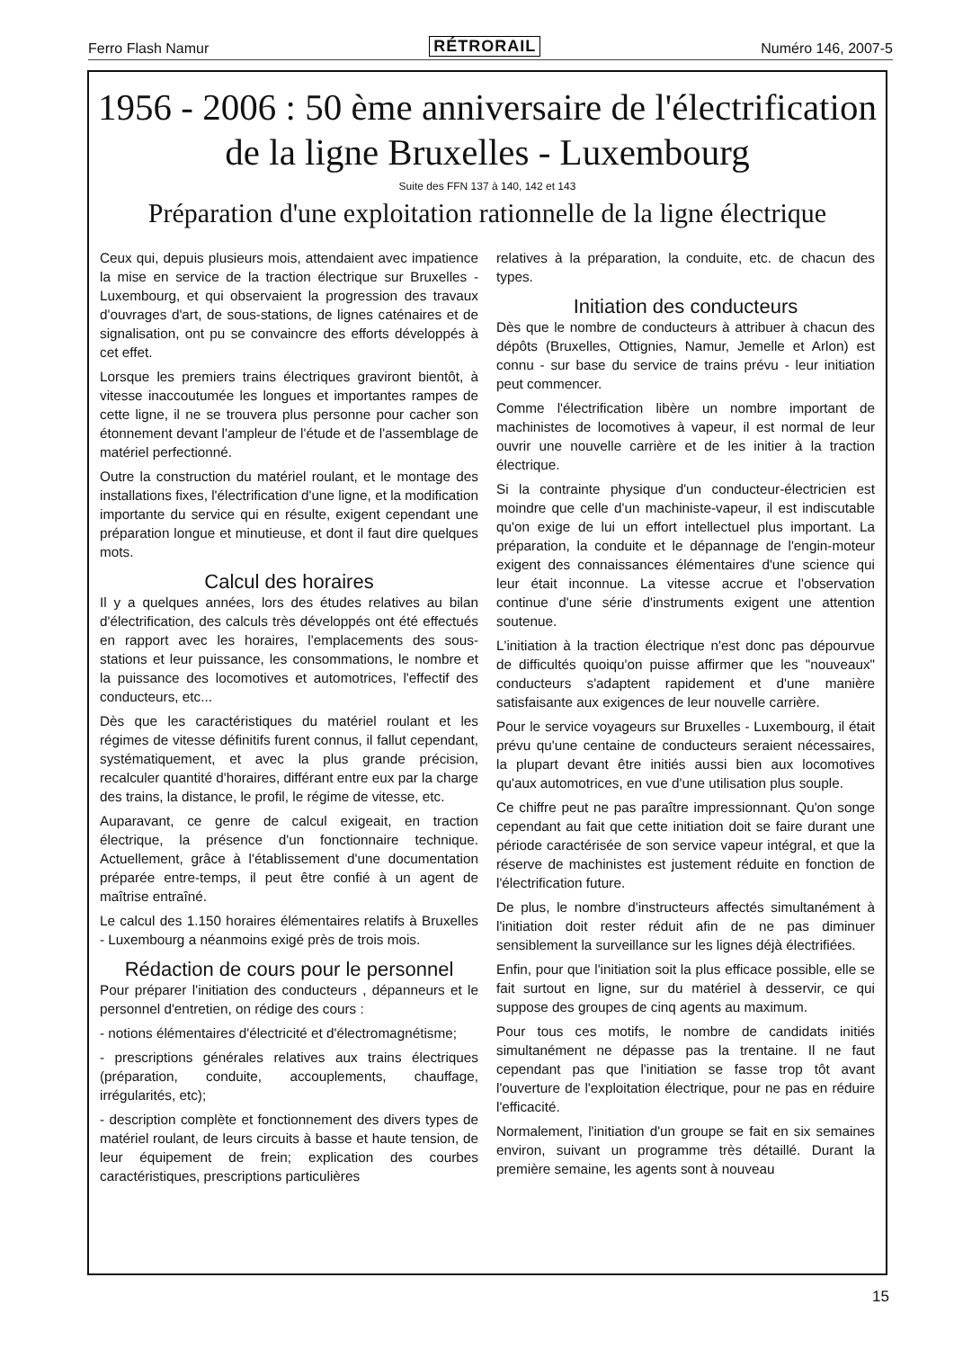Ferro Flash Namur RÉTRORAIL Numéro 146, 2007-5
1956 - 2006 : 50 ème anniversaire de l'électrification
de la ligne Bruxelles - Luxembourg
Suite des FFN 137 à 140, 142 et 143
Préparation d'une exploitation rationnelle de la ligne électrique
Ceux qui, depuis plusieurs mois, attendaient avec impatience la mise en service de la traction électrique sur Bruxelles - Luxembourg, et qui observaient la progression des travaux d'ouvrages d'art, de sous-stations, de lignes caténaires et de signalisation, ont pu se convaincre des efforts développés à cet effet.
Lorsque les premiers trains électriques graviront bientôt, à vitesse inaccoutumée les longues et importantes rampes de cette ligne, il ne se trouvera plus personne pour cacher son étonnement devant l'ampleur de l'étude et de l'assemblage de matériel perfectionné.
Outre la construction du matériel roulant, et le montage des installations fixes, l'électrification d'une ligne, et la modification importante du service qui en résulte, exigent cependant une préparation longue et minutieuse, et dont il faut dire quelques mots.
Calcul des horaires
Il y a quelques années, lors des études relatives au bilan d'électrification, des calculs très développés ont été effectués en rapport avec les horaires, l'emplacements des sous-stations et leur puissance, les consommations, le nombre et la puissance des locomotives et automotrices, l'effectif des conducteurs, etc...
Dès que les caractéristiques du matériel roulant et les régimes de vitesse définitifs furent connus, il fallut cependant, systématiquement, et avec la plus grande précision, recalculer quantité d'horaires, différant entre eux par la charge des trains, la distance, le profil, le régime de vitesse, etc.
Auparavant, ce genre de calcul exigeait, en traction électrique, la présence d'un fonctionnaire technique. Actuellement, grâce à l'établissement d'une documentation préparée entre-temps, il peut être confié à un agent de maîtrise entraîné.
Le calcul des 1.150 horaires élémentaires relatifs à Bruxelles - Luxembourg a néanmoins exigé près de trois mois.
Rédaction de cours pour le personnel
Pour préparer l'initiation des conducteurs , dépanneurs et le personnel d'entretien, on rédige des cours :
- notions élémentaires d'électricité et d'électromagnétisme;
- prescriptions générales relatives aux trains électriques (préparation, conduite, accouplements, chauffage, irrégularités, etc);
- description complète et fonctionnement des divers types de matériel roulant, de leurs circuits à basse et haute tension, de leur équipement de frein; explication des courbes caractéristiques, prescriptions particulières
relatives à la préparation, la conduite, etc. de chacun des types.
Initiation des conducteurs
Dès que le nombre de conducteurs à attribuer à chacun des dépôts (Bruxelles, Ottignies, Namur, Jemelle et Arlon) est connu - sur base du service de trains prévu - leur initiation peut commencer.
Comme l'électrification libère un nombre important de machinistes de locomotives à vapeur, il est normal de leur ouvrir une nouvelle carrière et de les initier à la traction électrique.
Si la contrainte physique d'un conducteur-électricien est moindre que celle d'un machiniste-vapeur, il est indiscutable qu'on exige de lui un effort intellectuel plus important. La préparation, la conduite et le dépannage de l'engin-moteur exigent des connaissances élémentaires d'une science qui leur était inconnue. La vitesse accrue et l'observation continue d'une série d'instruments exigent une attention soutenue.
L'initiation à la traction électrique n'est donc pas dépourvue de difficultés quoiqu'on puisse affirmer que les "nouveaux" conducteurs s'adaptent rapidement et d'une manière satisfaisante aux exigences de leur nouvelle carrière.
Pour le service voyageurs sur Bruxelles - Luxembourg, il était prévu qu'une centaine de conducteurs seraient nécessaires, la plupart devant être initiés aussi bien aux locomotives qu'aux automotrices, en vue d'une utilisation plus souple.
Ce chiffre peut ne pas paraître impressionnant. Qu'on songe cependant au fait que cette initiation doit se faire durant une période caractérisée de son service vapeur intégral, et que la réserve de machinistes est justement réduite en fonction de l'électrification future.
De plus, le nombre d'instructeurs affectés simultanément à l'initiation doit rester réduit afin de ne pas diminuer sensiblement la surveillance sur les lignes déjà électrifiées.
Enfin, pour que l'initiation soit la plus efficace possible, elle se fait surtout en ligne, sur du matériel à desservir, ce qui suppose des groupes de cinq agents au maximum.
Pour tous ces motifs, le nombre de candidats initiés simultanément ne dépasse pas la trentaine. Il ne faut cependant pas que l'initiation se fasse trop tôt avant l'ouverture de l'exploitation électrique, pour ne pas en réduire l'efficacité.
Normalement, l'initiation d'un groupe se fait en six semaines environ, suivant un programme très détaillé. Durant la première semaine, les agents sont à nouveau
15